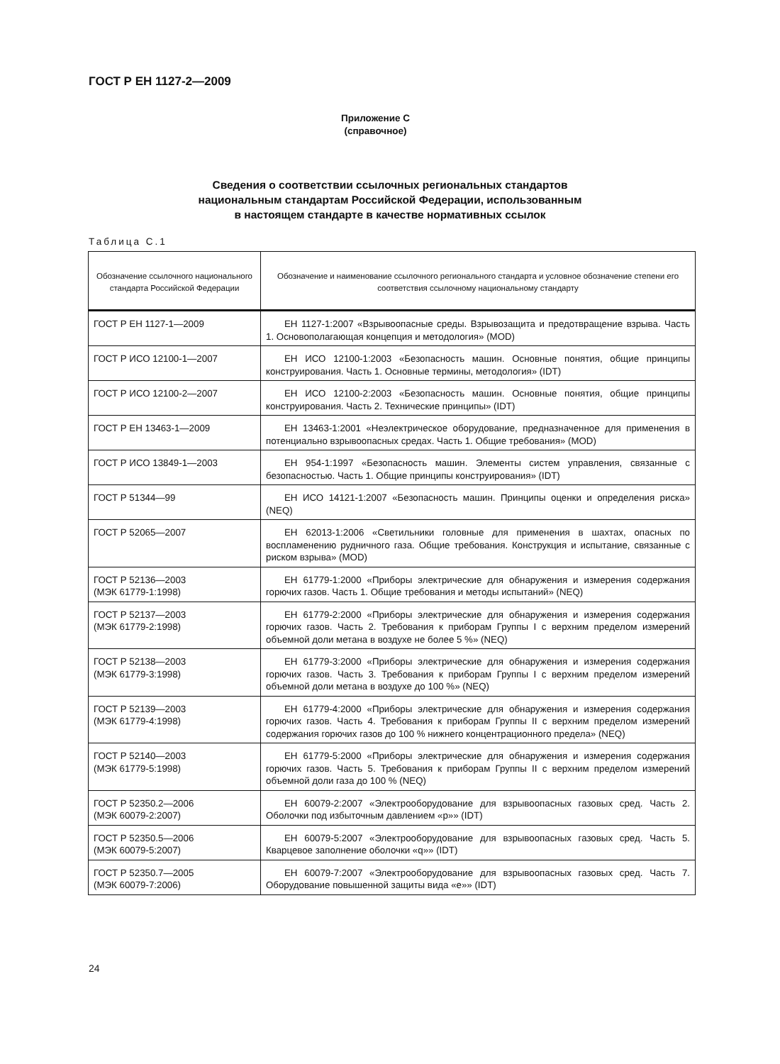ГОСТ Р ЕН 1127-2—2009
Приложение С
(справочное)
Сведения о соответствии ссылочных региональных стандартов
национальным стандартам Российской Федерации, использованным
в настоящем стандарте в качестве нормативных ссылок
Таблица С.1
| Обозначение ссылочного национального стандарта Российской Федерации | Обозначение и наименование ссылочного регионального стандарта и условное обозначение степени его соответствия ссылочному национальному стандарту |
| --- | --- |
| ГОСТ Р ЕН 1127-1—2009 | ЕН 1127-1:2007 «Взрывоопасные среды. Взрывозащита и предотвращение взрыва. Часть 1. Основополагающая концепция и методология» (MOD) |
| ГОСТ Р ИСО 12100-1—2007 | ЕН ИСО 12100-1:2003 «Безопасность машин. Основные понятия, общие принципы конструирования. Часть 1. Основные термины, методология» (IDT) |
| ГОСТ Р ИСО 12100-2—2007 | ЕН ИСО 12100-2:2003 «Безопасность машин. Основные понятия, общие принципы конструирования. Часть 2. Технические принципы» (IDT) |
| ГОСТ Р ЕН 13463-1—2009 | ЕН 13463-1:2001 «Неэлектрическое оборудование, предназначенное для применения в потенциально взрывоопасных средах. Часть 1. Общие требования» (MOD) |
| ГОСТ Р ИСО 13849-1—2003 | ЕН 954-1:1997 «Безопасность машин. Элементы систем управления, связанные с безопасностью. Часть 1. Общие принципы конструирования» (IDT) |
| ГОСТ Р 51344—99 | ЕН ИСО 14121-1:2007 «Безопасность машин. Принципы оценки и определения риска» (NEQ) |
| ГОСТ Р 52065—2007 | ЕН 62013-1:2006 «Светильники головные для применения в шахтах, опасных по воспламенению рудничного газа. Общие требования. Конструкция и испытание, связанные с риском взрыва» (MOD) |
| ГОСТ Р 52136—2003 (МЭК 61779-1:1998) | ЕН 61779-1:2000 «Приборы электрические для обнаружения и измерения содержания горючих газов. Часть 1. Общие требования и методы испытаний» (NEQ) |
| ГОСТ Р 52137—2003 (МЭК 61779-2:1998) | ЕН 61779-2:2000 «Приборы электрические для обнаружения и измерения содержания горючих газов. Часть 2. Требования к приборам Группы I с верхним пределом измерений объемной доли метана в воздухе не более 5 %» (NEQ) |
| ГОСТ Р 52138—2003 (МЭК 61779-3:1998) | ЕН 61779-3:2000 «Приборы электрические для обнаружения и измерения содержания горючих газов. Часть 3. Требования к приборам Группы I с верхним пределом измерений объемной доли метана в воздухе до 100 %» (NEQ) |
| ГОСТ Р 52139—2003 (МЭК 61779-4:1998) | ЕН 61779-4:2000 «Приборы электрические для обнаружения и измерения содержания горючих газов. Часть 4. Требования к приборам Группы II с верхним пределом измерений содержания горючих газов до 100 % нижнего концентрационного предела» (NEQ) |
| ГОСТ Р 52140—2003 (МЭК 61779-5:1998) | ЕН 61779-5:2000 «Приборы электрические для обнаружения и измерения содержания горючих газов. Часть 5. Требования к приборам Группы II с верхним пределом измерений объемной доли газа до 100 % (NEQ) |
| ГОСТ Р 52350.2—2006 (МЭК 60079-2:2007) | ЕН 60079-2:2007 «Электрооборудование для взрывоопасных газовых сред. Часть 2. Оболочки под избыточным давлением «р»» (IDT) |
| ГОСТ Р 52350.5—2006 (МЭК 60079-5:2007) | ЕН 60079-5:2007 «Электрооборудование для взрывоопасных газовых сред. Часть 5. Кварцевое заполнение оболочки «q»» (IDT) |
| ГОСТ Р 52350.7—2005 (МЭК 60079-7:2006) | ЕН 60079-7:2007 «Электрооборудование для взрывоопасных газовых сред. Часть 7. Оборудование повышенной защиты вида «е»» (IDT) |
24